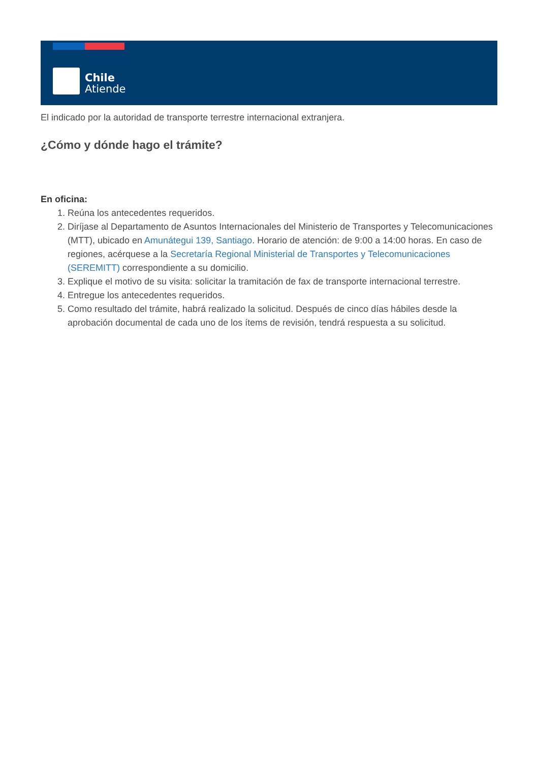Chile
Atiende
El indicado por la autoridad de transporte terrestre internacional extranjera.
¿Cómo y dónde hago el trámite?
En oficina:
1. Reúna los antecedentes requeridos.
2. Diríjase al Departamento de Asuntos Internacionales del Ministerio de Transportes y Telecomunicaciones (MTT), ubicado en Amunátegui 139, Santiago. Horario de atención: de 9:00 a 14:00 horas. En caso de regiones, acérquese a la Secretaría Regional Ministerial de Transportes y Telecomunicaciones (SEREMITT) correspondiente a su domicilio.
3. Explique el motivo de su visita: solicitar la tramitación de fax de transporte internacional terrestre.
4. Entregue los antecedentes requeridos.
5. Como resultado del trámite, habrá realizado la solicitud. Después de cinco días hábiles desde la aprobación documental de cada uno de los ítems de revisión, tendrá respuesta a su solicitud.